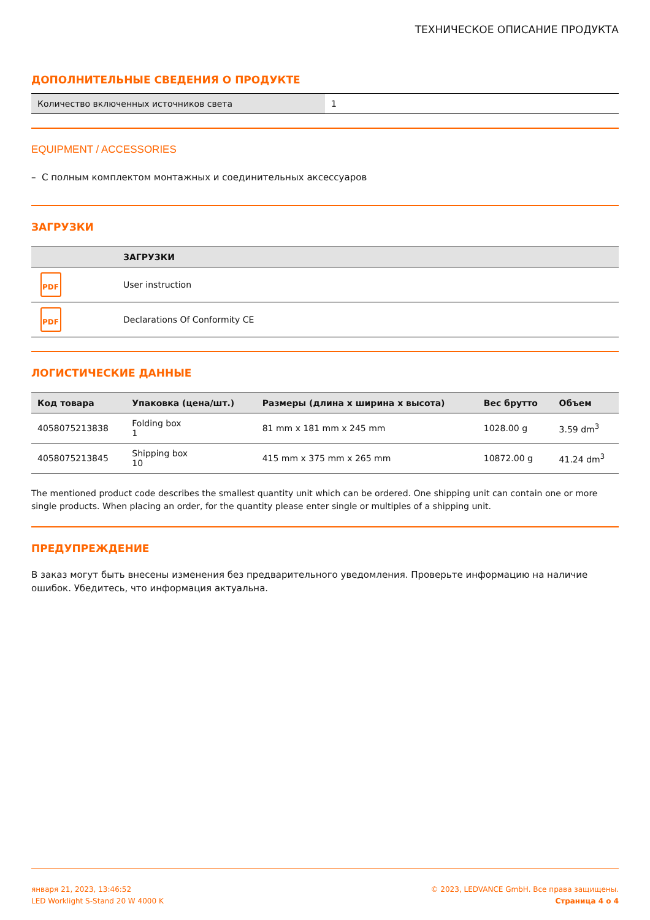ТЕХНИЧЕСКОЕ ОПИСАНИЕ ПРОДУКТА
ДОПОЛНИТЕЛЬНЫЕ СВЕДЕНИЯ О ПРОДУКТЕ
| Количество включенных источников света | 1 |
EQUIPMENT / ACCESSORIES
– С полным комплектом монтажных и соединительных аксессуаров
ЗАГРУЗКИ
| | ЗАГРУЗКИ |
| --- | --- |
| PDF | User instruction |
| PDF | Declarations Of Conformity CE |
ЛОГИСТИЧЕСКИЕ ДАННЫЕ
| Код товара | Упаковка (цена/шт.) | Размеры (длина x ширина x высота) | Вес брутто | Объем |
| --- | --- | --- | --- | --- |
| 4058075213838 | Folding box 1 | 81 mm x 181 mm x 245 mm | 1028.00 g | 3.59 dm<sup>3</sup> |
| 4058075213845 | Shipping box 10 | 415 mm x 375 mm x 265 mm | 10872.00 g | 41.24 dm<sup>3</sup> |
The mentioned product code describes the smallest quantity unit which can be ordered. One shipping unit can contain one or more single products. When placing an order, for the quantity please enter single or multiples of a shipping unit.
ПРЕДУПРЕЖДЕНИЕ
В заказ могут быть внесены изменения без предварительного уведомления. Проверьте информацию на наличие ошибок. Убедитесь, что информация актуальна.
января 21, 2023, 13:46:52
LED Worklight S-Stand 20 W 4000 K
© 2023, LEDVANCE GmbH. Все права защищены.
Страница 4 о 4